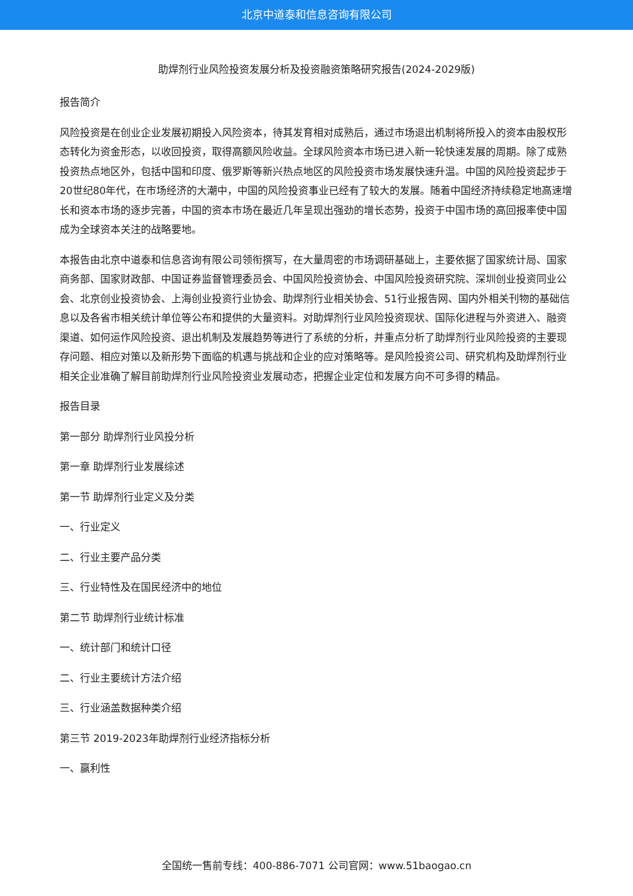北京中道泰和信息咨询有限公司
助焊剂行业风险投资发展分析及投资融资策略研究报告(2024-2029版)
报告简介
风险投资是在创业企业发展初期投入风险资本，待其发育相对成熟后，通过市场退出机制将所投入的资本由股权形态转化为资金形态，以收回投资，取得高额风险收益。全球风险资本市场已进入新一轮快速发展的周期。除了成熟投资热点地区外，包括中国和印度、俄罗斯等新兴热点地区的风险投资市场发展快速升温。中国的风险投资起步于20世纪80年代，在市场经济的大潮中，中国的风险投资事业已经有了较大的发展。随着中国经济持续稳定地高速增长和资本市场的逐步完善，中国的资本市场在最近几年呈现出强劲的增长态势，投资于中国市场的高回报率使中国成为全球资本关注的战略要地。
本报告由北京中道泰和信息咨询有限公司领衔撰写，在大量周密的市场调研基础上，主要依据了国家统计局、国家商务部、国家财政部、中国证券监督管理委员会、中国风险投资协会、中国风险投资研究院、深圳创业投资同业公会、北京创业投资协会、上海创业投资行业协会、助焊剂行业相关协会、51行业报告网、国内外相关刊物的基础信息以及各省市相关统计单位等公布和提供的大量资料。对助焊剂行业风险投资现状、国际化进程与外资进入、融资渠道、如何运作风险投资、退出机制及发展趋势等进行了系统的分析，并重点分析了助焊剂行业风险投资的主要现存问题、相应对策以及新形势下面临的机遇与挑战和企业的应对策略等。是风险投资公司、研究机构及助焊剂行业相关企业准确了解目前助焊剂行业风险投资业发展动态，把握企业定位和发展方向不可多得的精品。
报告目录
第一部分 助焊剂行业风投分析
第一章 助焊剂行业发展综述
第一节 助焊剂行业定义及分类
一、行业定义
二、行业主要产品分类
三、行业特性及在国民经济中的地位
第二节 助焊剂行业统计标准
一、统计部门和统计口径
二、行业主要统计方法介绍
三、行业涵盖数据种类介绍
第三节 2019-2023年助焊剂行业经济指标分析
一、赢利性
全国统一售前专线：400-886-7071 公司官网：www.51baogao.cn